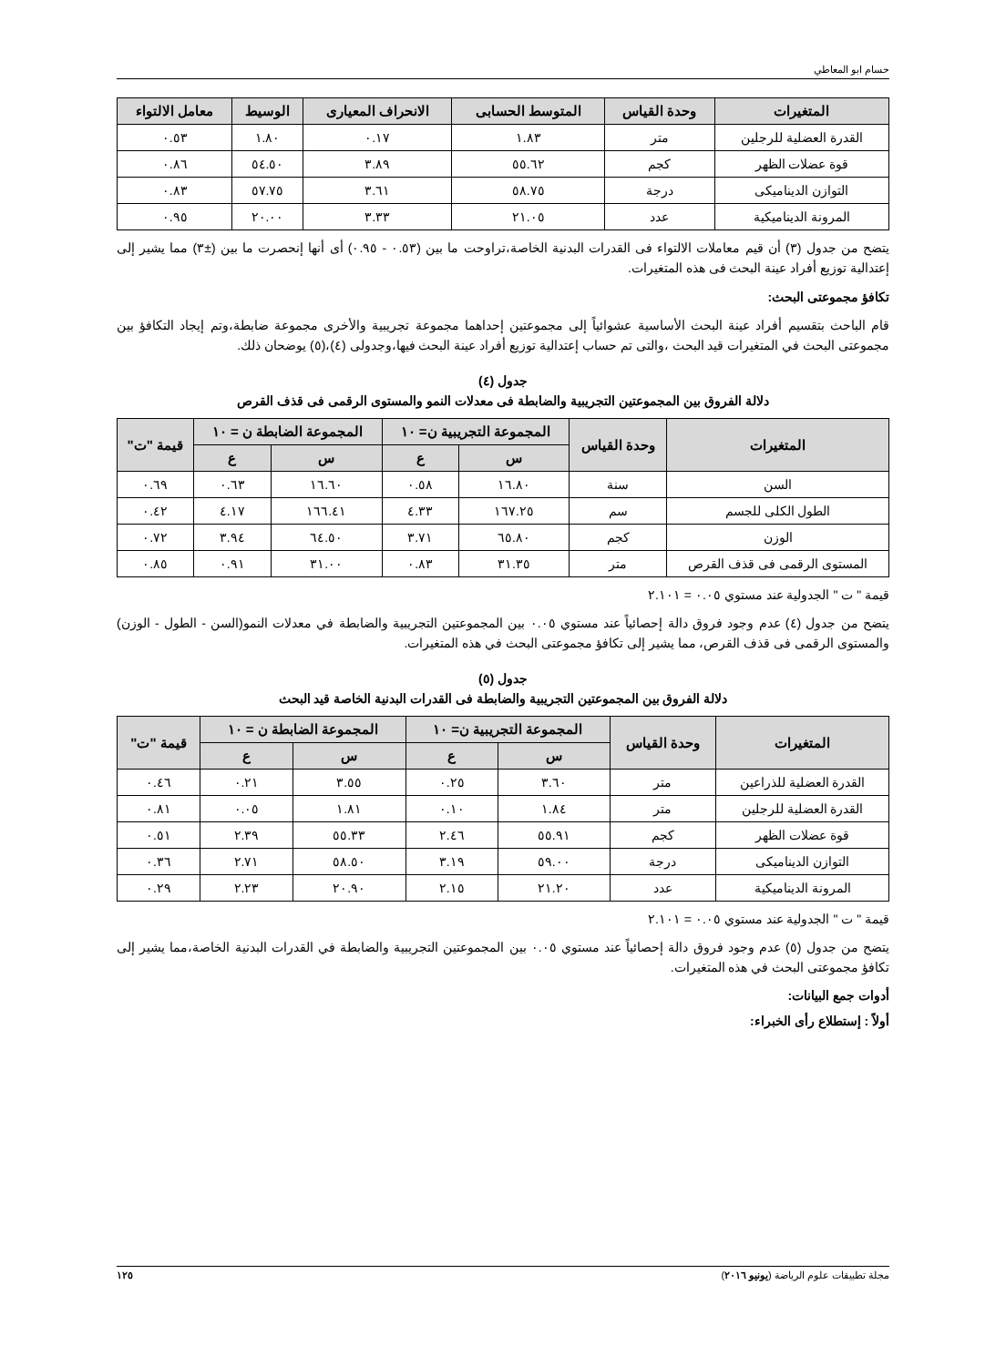حسام ابو المعاطي
| المتغيرات | وحدة القياس | المتوسط الحسابى | الانحراف المعيارى | الوسيط | معامل الالتواء |
| --- | --- | --- | --- | --- | --- |
| القدرة العضلية للرجلين | متر | ١.٨٣ | ٠.١٧ | ١.٨٠ | ٠.٥٣ |
| قوة عضلات الظهر | كجم | ٥٥.٦٢ | ٣.٨٩ | ٥٤.٥٠ | ٠.٨٦ |
| التوازن الديناميكى | درجة | ٥٨.٧٥ | ٣.٦١ | ٥٧.٧٥ | ٠.٨٣ |
| المرونة الديناميكية | عدد | ٢١.٠٥ | ٣.٣٣ | ٢٠.٠٠ | ٠.٩٥ |
يتضح من جدول (٣) أن قيم معاملات الالتواء فى القدرات البدنية الخاصة،تراوحت ما بين (٠.٥٣ - ٠.٩٥) أى أنها إنحصرت ما بين (±٣) مما يشير إلى إعتدالية توزيع أفراد عينة البحث فى هذه المتغيرات.
تكافؤ مجموعتى البحث:
قام الباحث بتقسيم أفراد عينة البحث الأساسية عشوائياً إلى مجموعتين إحداهما مجموعة تجريبية والأخرى مجموعة ضابطة،وتم إيجاد التكافؤ بين مجموعتى البحث في المتغيرات قيد البحث ،والتى تم حساب إعتدالية توزيع أفراد عينة البحث فيها،وجدولى (٤)،(٥) يوضحان ذلك.
جدول (٤)
دلالة الفروق بين المجموعتين التجريبية والضابطة فى معدلات النمو والمستوى الرقمى فى قذف القرص
| المتغيرات | وحدة القياس | المجموعة التجريبية ن= ١٠ | | المجموعة الضابطة ن = ١٠ | | قيمة "ت" |
| --- | --- | --- | --- | --- | --- | --- |
| | | س | ع | س | ع | |
| السن | سنة | ١٦.٨٠ | ٠.٥٨ | ١٦.٦٠ | ٠.٦٣ | ٠.٦٩ |
| الطول الكلى للجسم | سم | ١٦٧.٢٥ | ٤.٣٣ | ١٦٦.٤١ | ٤.١٧ | ٠.٤٢ |
| الوزن | كجم | ٦٥.٨٠ | ٣.٧١ | ٦٤.٥٠ | ٣.٩٤ | ٠.٧٢ |
| المستوى الرقمى فى قذف القرص | متر | ٣١.٣٥ | ٠.٨٣ | ٣١.٠٠ | ٠.٩١ | ٠.٨٥ |
قيمة " ت " الجدولية عند مستوي ٠.٠٥ = ٢.١٠١
يتضح من جدول (٤) عدم وجود فروق دالة إحصائياً عند مستوي ٠.٠٥ بين المجموعتين التجريبية والضابطة في معدلات النمو(السن - الطول - الوزن) والمستوى الرقمى فى قذف القرص، مما يشير إلى تكافؤ مجموعتى البحث في هذه المتغيرات.
جدول (٥)
دلالة الفروق بين المجموعتين التجريبية والضابطة فى القدرات البدنية الخاصة قيد البحث
| المتغيرات | وحدة القياس | المجموعة التجريبية ن= ١٠ | | المجموعة الضابطة ن = ١٠ | | قيمة "ت" |
| --- | --- | --- | --- | --- | --- | --- |
| | | س | ع | س | ع | |
| القدرة العضلية للذراعين | متر | ٣.٦٠ | ٠.٢٥ | ٣.٥٥ | ٠.٢١ | ٠.٤٦ |
| القدرة العضلية للرجلين | متر | ١.٨٤ | ٠.١٠ | ١.٨١ | ٠.٠٥ | ٠.٨١ |
| قوة عضلات الظهر | كجم | ٥٥.٩١ | ٢.٤٦ | ٥٥.٣٣ | ٢.٣٩ | ٠.٥١ |
| التوازن الديناميكى | درجة | ٥٩.٠٠ | ٣.١٩ | ٥٨.٥٠ | ٢.٧١ | ٠.٣٦ |
| المرونة الديناميكية | عدد | ٢١.٢٠ | ٢.١٥ | ٢٠.٩٠ | ٢.٢٣ | ٠.٢٩ |
قيمة " ت " الجدولية عند مستوي ٠.٠٥ = ٢.١٠١
يتضح من جدول (٥) عدم وجود فروق دالة إحصائياً عند مستوي ٠.٠٥ بين المجموعتين التجريبية والضابطة في القدرات البدنية الخاصة،مما يشير إلى تكافؤ مجموعتى البحث في هذه المتغيرات.
أدوات جمع البيانات:
أولاً : إستطلاع رأى الخبراء:
مجلة تطبيقات علوم الرياضة (يونيو ٢٠١٦) ١٢٥